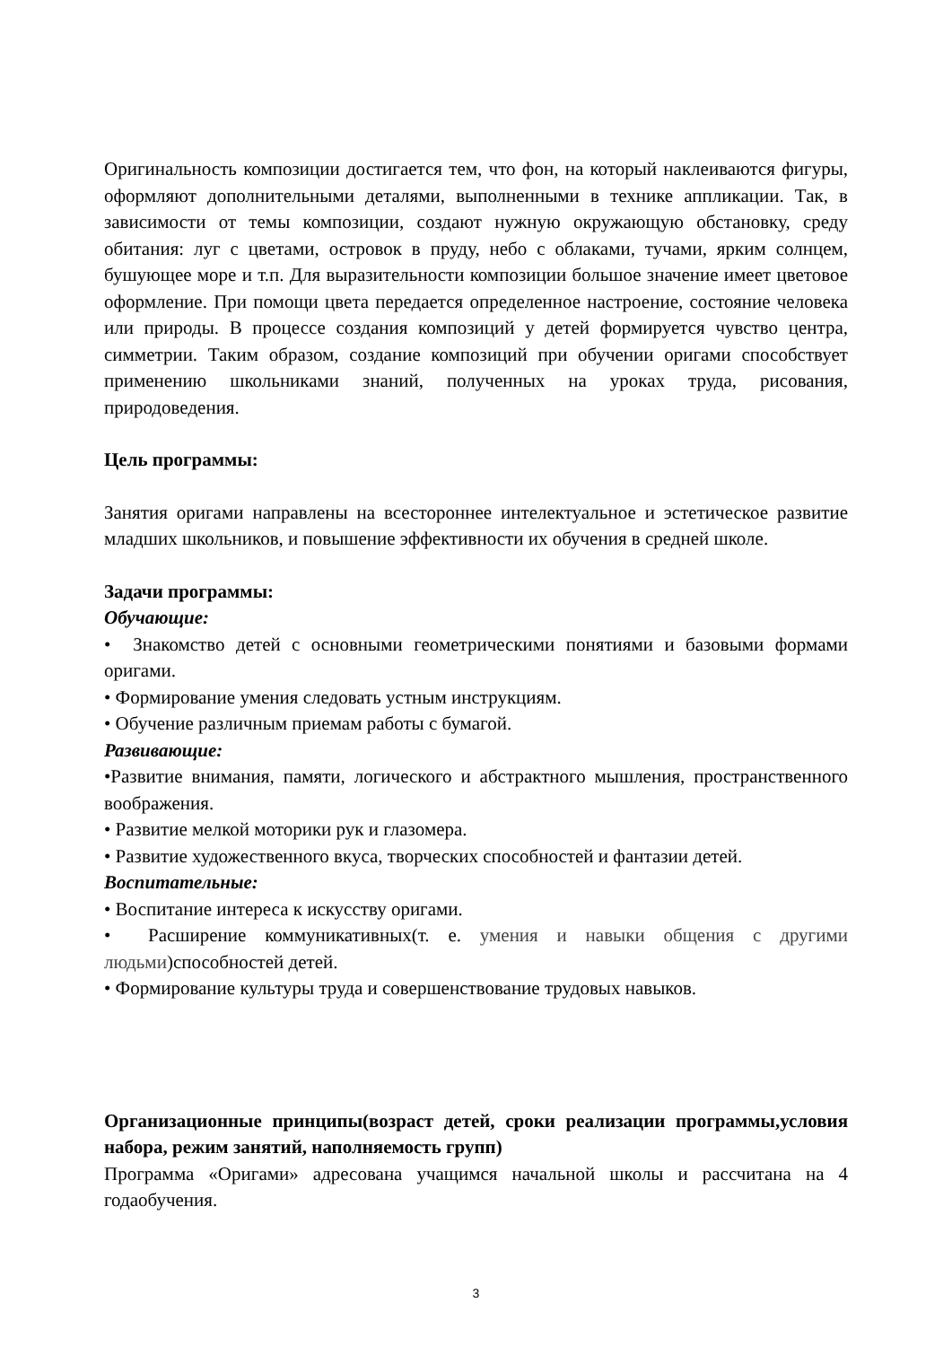Оригинальность композиции достигается тем, что фон, на который наклеиваются фигуры, оформляют дополнительными деталями, выполненными в технике аппликации. Так, в зависимости от темы композиции, создают нужную окружающую обстановку, среду обитания: луг с цветами, островок в пруду, небо с облаками, тучами, ярким солнцем, бушующее море и т.п. Для выразительности композиции большое значение имеет цветовое оформление. При помощи цвета передается определенное настроение, состояние человека или природы. В процессе создания композиций у детей формируется чувство центра, симметрии. Таким образом, создание композиций при обучении оригами способствует применению школьниками знаний, полученных на уроках труда, рисования, природоведения.
Цель программы:
Занятия оригами направлены на всестороннее интелектуальное и эстетическое развитие младших школьников, и повышение эффективности их обучения в средней школе.
Задачи программы:
Обучающие:
• Знакомство детей с основными геометрическими понятиями и базовыми формами оригами.
• Формирование умения следовать устным инструкциям.
• Обучение различным приемам работы с бумагой.
Развивающие:
•Развитие внимания, памяти, логического и абстрактного мышления, пространственного воображения.
• Развитие мелкой моторики рук и глазомера.
• Развитие художественного вкуса, творческих способностей и фантазии детей.
Воспитательные:
• Воспитание интереса к искусству оригами.
• Расширение коммуникативных(т. е. умения и навыки общения с другими людьми)способностей детей.
• Формирование культуры труда и совершенствование трудовых навыков.
Организационные принципы(возраст детей, сроки реализации программы,условия набора, режим занятий, наполняемость групп)
Программа «Оригами» адресована учащимся начальной школы и рассчитана на 4 годаобучения.
3